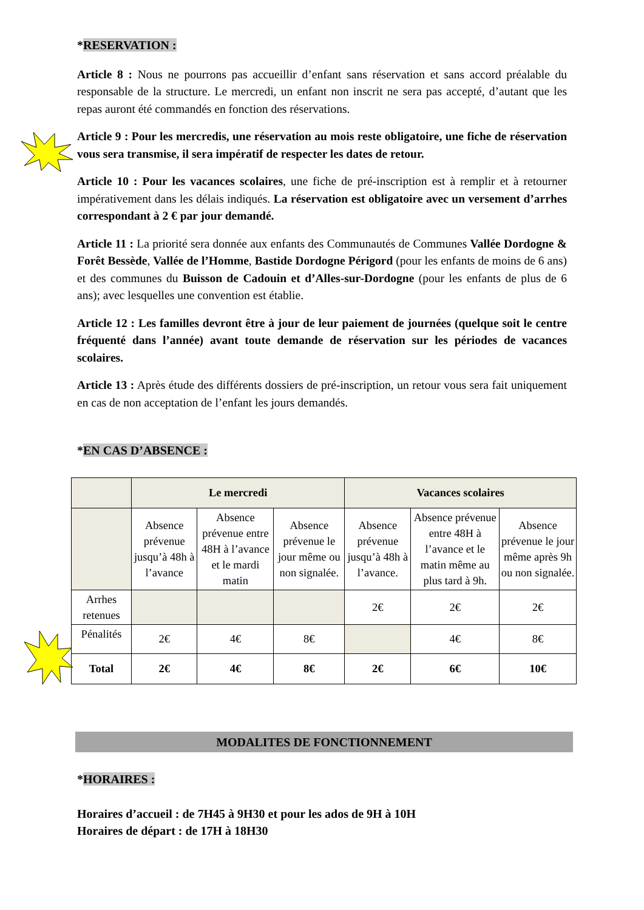*RESERVATION :
Article 8 : Nous ne pourrons pas accueillir d’enfant sans réservation et sans accord préalable du responsable de la structure. Le mercredi, un enfant non inscrit ne sera pas accepté, d’autant que les repas auront été commandés en fonction des réservations.
Article 9 : Pour les mercredis, une réservation au mois reste obligatoire, une fiche de réservation vous sera transmise, il sera impératif de respecter les dates de retour.
Article 10 : Pour les vacances scolaires, une fiche de pré-inscription est à remplir et à retourner impérativement dans les délais indiqués. La réservation est obligatoire avec un versement d’arrhes correspondant à 2 € par jour demandé.
Article 11 : La priorité sera donnée aux enfants des Communautés de Communes Vallée Dordogne & Forêt Bessède, Vallée de l’Homme, Bastide Dordogne Périgord (pour les enfants de moins de 6 ans) et des communes du Buisson de Cadouin et d’Alles-sur-Dordogne (pour les enfants de plus de 6 ans); avec lesquelles une convention est établie.
Article 12 : Les familles devront être à jour de leur paiement de journées (quelque soit le centre fréquenté dans l’année) avant toute demande de réservation sur les périodes de vacances scolaires.
Article 13 : Après étude des différents dossiers de pré-inscription, un retour vous sera fait uniquement en cas de non acceptation de l’enfant les jours demandés.
*EN CAS D’ABSENCE :
| | Le mercredi | | | Vacances scolaires | | |
| | Absence prévenue jusqu’à 48h à l’avance | Absence prévenue entre 48H à l’avance et le mardi matin | Absence prévenue le jour même ou non signalée. | Absence prévenue jusqu’à 48h à l’avance. | Absence prévenue entre 48H à l’avance et le matin même au plus tard à 9h. | Absence prévenue le jour même après 9h ou non signalée. |
| Arrhes retenues | | | | 2€ | 2€ | 2€ |
| Pénalités | 2€ | 4€ | 8€ | | 4€ | 8€ |
| Total | 2€ | 4€ | 8€ | 2€ | 6€ | 10€ |
MODALITES DE FONCTIONNEMENT
*HORAIRES :
Horaires d’accueil : de 7H45 à 9H30 et pour les ados de 9H à 10H
Horaires de départ : de 17H à 18H30